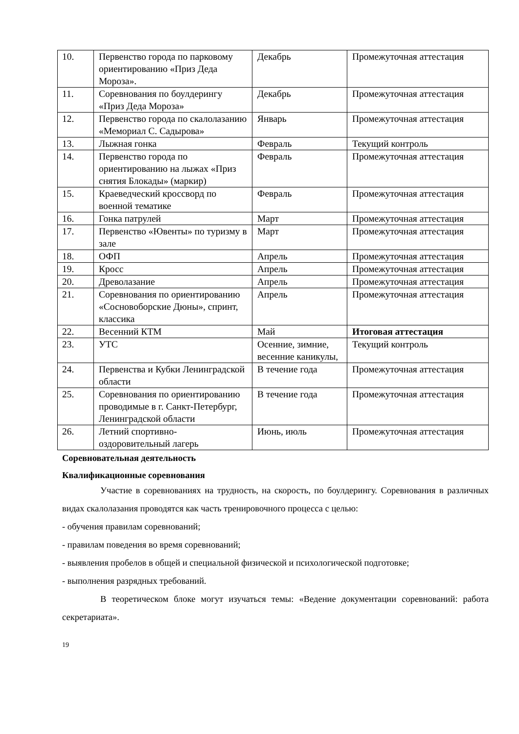| 10. | Первенство города по парковому ориентированию «Приз Деда Мороза». | Декабрь | Промежуточная аттестация |
| 11. | Соревнования по боулдерингу «Приз Деда Мороза» | Декабрь | Промежуточная аттестация |
| 12. | Первенство города по скалолазанию «Мемориал С. Садырова» | Январь | Промежуточная аттестация |
| 13. | Лыжная гонка | Февраль | Текущий контроль |
| 14. | Первенство города по ориентированию на лыжах «Приз снятия Блокады» (маркир) | Февраль | Промежуточная аттестация |
| 15. | Краеведческий кроссворд по военной тематике | Февраль | Промежуточная аттестация |
| 16. | Гонка патрулей | Март | Промежуточная аттестация |
| 17. | Первенство «Ювенты» по туризму в зале | Март | Промежуточная аттестация |
| 18. | ОФП | Апрель | Промежуточная аттестация |
| 19. | Кросс | Апрель | Промежуточная аттестация |
| 20. | Древолазание | Апрель | Промежуточная аттестация |
| 21. | Соревнования по ориентированию «Сосновоборские Дюны», спринт, классика | Апрель | Промежуточная аттестация |
| 22. | Весенний КТМ | Май | Итоговая аттестация |
| 23. | УТС | Осенние, зимние, весенние каникулы, | Текущий контроль |
| 24. | Первенства и Кубки Ленинградской области | В течение года | Промежуточная аттестация |
| 25. | Соревнования по ориентированию проводимые в г. Санкт-Петербург, Ленинградской области | В течение года | Промежуточная аттестация |
| 26. | Летний спортивно-оздоровительный лагерь | Июнь, июль | Промежуточная аттестация |
Соревновательная деятельность
Квалификационные соревнования
Участие в соревнованиях на трудность, на скорость, по боулдерингу. Соревнования в различных видах скалолазания проводятся как часть тренировочного процесса с целью:
- обучения правилам соревнований;
- правилам поведения во время соревнований;
- выявления пробелов в общей и специальной физической и психологической подготовке;
- выполнения разрядных требований.
В теоретическом блоке могут изучаться темы: «Ведение документации соревнований: работа секретариата».
19